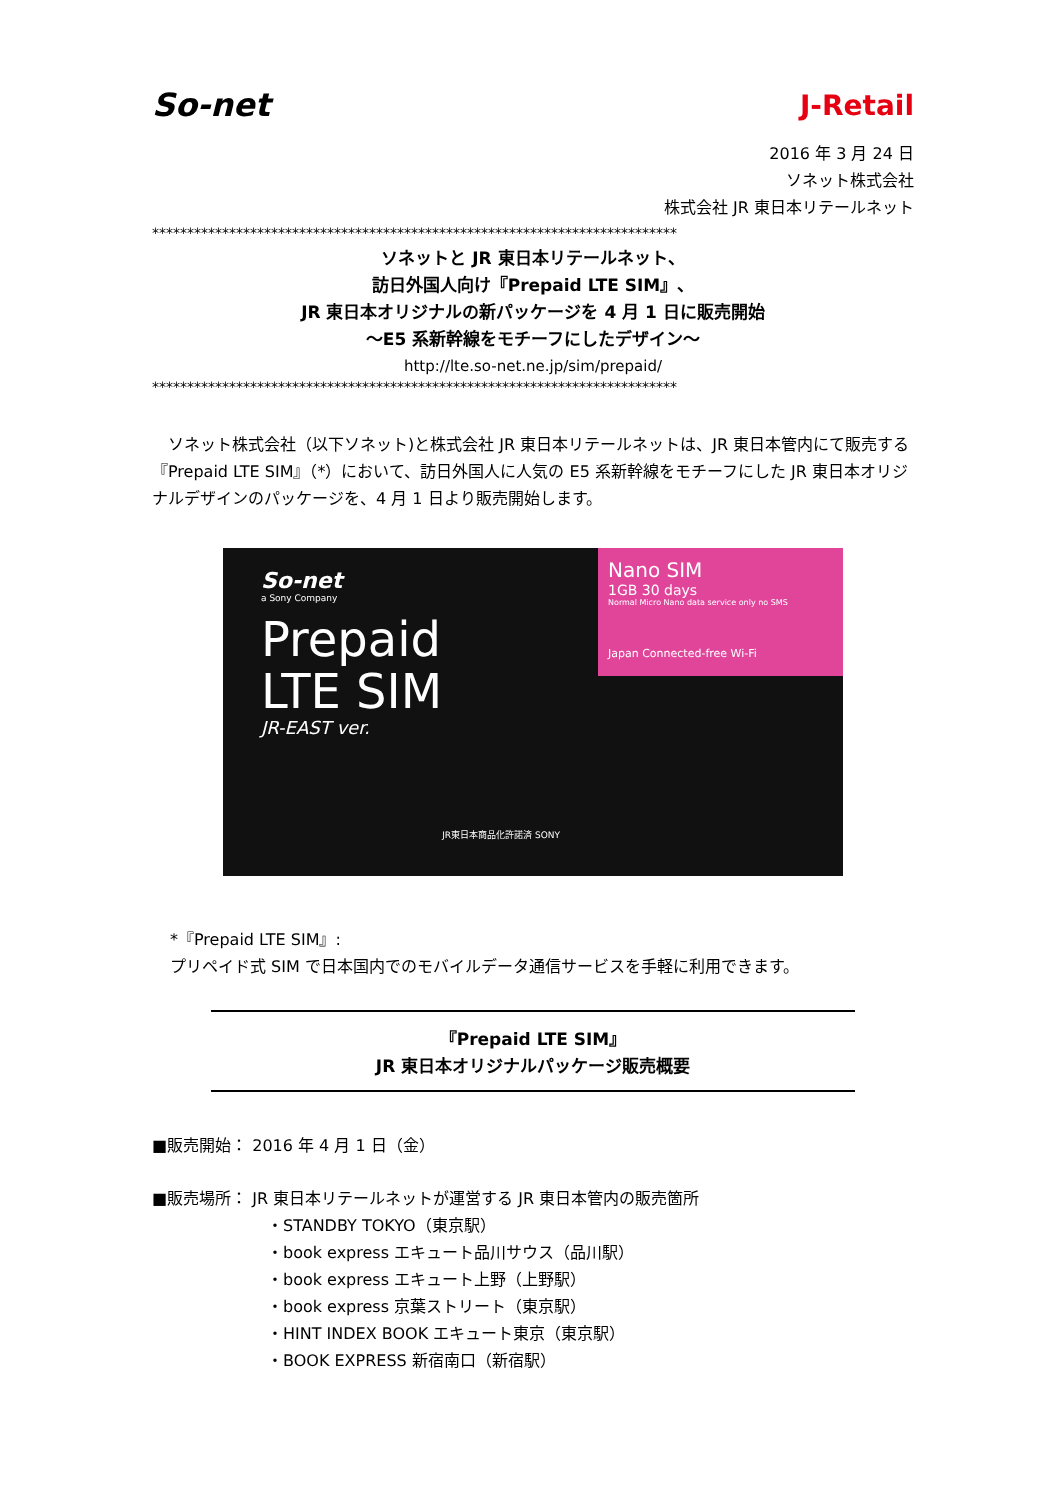So-net J-Retail
2016 年 3 月 24 日
ソネット株式会社
株式会社 JR 東日本リテールネット
***************************************************************************
ソネットと JR 東日本リテールネット、
訪日外国人向け『Prepaid LTE SIM』、
JR 東日本オリジナルの新パッケージを 4 月 1 日に販売開始
～E5 系新幹線をモチーフにしたデザイン～
http://lte.so-net.ne.jp/sim/prepaid/
***************************************************************************
　ソネット株式会社（以下ソネット)と株式会社 JR 東日本リテールネットは、JR 東日本管内にて販売する『Prepaid LTE SIM』（*）において、訪日外国人に人気の E5 系新幹線をモチーフにした JR 東日本オリジナルデザインのパッケージを、4 月 1 日より販売開始します。
So-net
a Sony Company
Prepaid
LTE SIM
JR-EAST ver.
JR東日本商品化許諾済 SONY
Nano SIM
1GB 30 days
Normal Micro Nano data service only no SMS
Japan Connected-free Wi-Fi
*『Prepaid LTE SIM』:
プリペイド式 SIM で日本国内でのモバイルデータ通信サービスを手軽に利用できます。
『Prepaid LTE SIM』
JR 東日本オリジナルパッケージ販売概要
■販売開始： 2016 年 4 月 1 日（金）
■販売場所： JR 東日本リテールネットが運営する JR 東日本管内の販売箇所
・STANDBY TOKYO（東京駅）
・book express エキュート品川サウス（品川駅）
・book express エキュート上野（上野駅）
・book express 京葉ストリート（東京駅）
・HINT INDEX BOOK エキュート東京（東京駅）
・BOOK EXPRESS 新宿南口（新宿駅）